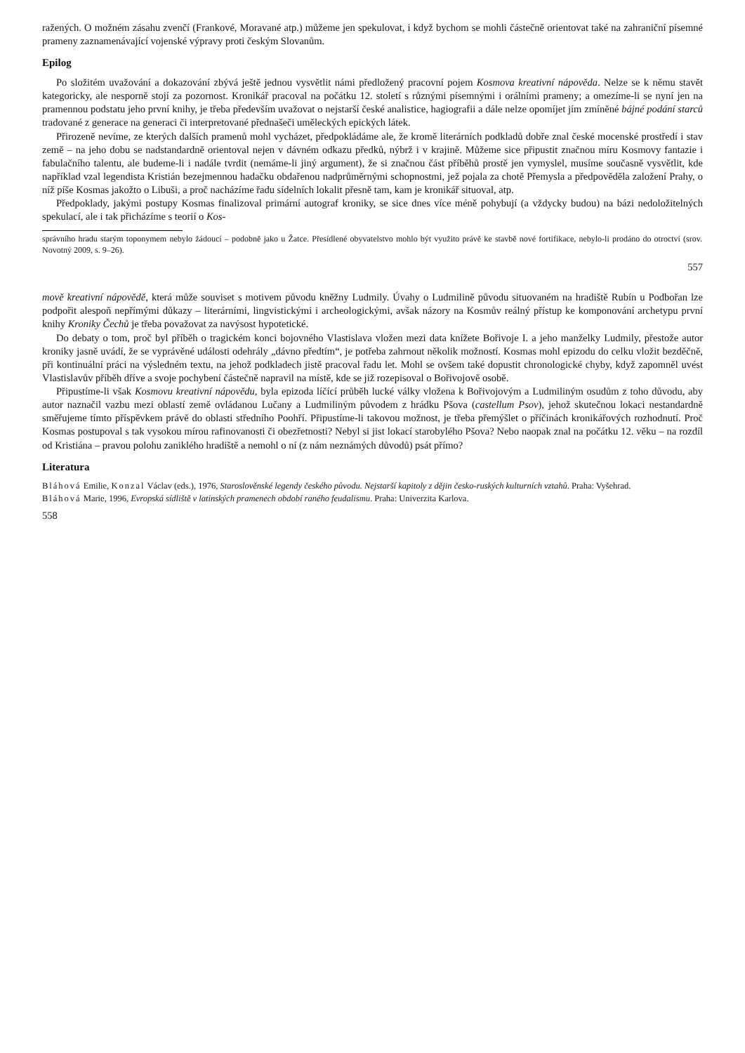ražených. O možném zásahu zvenčí (Frankové, Moravané atp.) můžeme jen spekulovat, i když bychom se mohli částečně orientovat také na zahraniční písemné prameny zaznamenávající vojenské výpravy proti českým Slovanům.
Epilog
Po složitém uvažování a dokazování zbývá ještě jednou vysvětlit námi předložený pracovní pojem Kosmova kreativní nápověda. Nelze se k němu stavět kategoricky, ale nesporně stojí za pozornost. Kronikář pracoval na počátku 12. století s různými písemnými i orálními prameny; a omezíme-li se nyní jen na pramennou podstatu jeho první knihy, je třeba především uvažovat o nejstarší české analistice, hagiografii a dále nelze opomíjet jím zmíněné bájné podání starců tradované z generace na generaci či interpretované přednašeči uměleckých epických látek.
Přirozeně nevíme, ze kterých dalších pramenů mohl vycházet, předpokládáme ale, že kromě literárních podkladů dobře znal české mocenské prostředí i stav země – na jeho dobu se nadstandardně orientoval nejen v dávném odkazu předků, nýbrž i v krajině. Můžeme sice připustit značnou míru Kosmovy fantazie i fabulačního talentu, ale budeme-li i nadále tvrdit (nemáme-li jiný argument), že si značnou část příběhů prostě jen vymyslel, musíme současně vysvětlit, kde například vzal legendista Kristián bezejmennou hadačku obdařenou nadprůměrnými schopnostmi, jež pojala za chotě Přemysla a předpověděla založení Prahy, o níž píše Kosmas jakožto o Libuši, a proč nacházíme řadu sídelních lokalit přesně tam, kam je kronikář situoval, atp.
Předpoklady, jakými postupy Kosmas finalizoval primární autograf kroniky, se sice dnes více méně pohybují (a vždycky budou) na bázi nedoložitelných spekulací, ale i tak přicházíme s teorií o Kos-
správního hradu starým toponymem nebylo žádoucí – podobně jako u Žatce. Přesídlené obyvatelstvo mohlo být využito právě ke stavbě nové fortifikace, nebylo-li prodáno do otroctví (srov. Novotný 2009, s. 9–26).
557
mově kreativní nápovědě, která může souviset s motivem původu kněžny Ludmily. Úvahy o Ludmilině původu situovaném na hradiště Rubín u Podbořan lze podpořit alespoň nepřímými důkazy – literárními, lingvistickými i archeologickými, avšak názory na Kosmův reálný přístup ke komponování archetypu první knihy Kroniky Čechů je třeba považovat za navýsost hypotetické.
Do debaty o tom, proč byl příběh o tragickém konci bojovného Vlastislava vložen mezi data knížete Bořivoje I. a jeho manželky Ludmily, přestože autor kroniky jasně uvádí, že se vyprávěné události odehrály „dávno předtím“, je potřeba zahrnout několik možností. Kosmas mohl epizodu do celku vložit bezděčně, při kontinuální práci na výsledném textu, na jehož podkladech jistě pracoval řadu let. Mohl se ovšem také dopustit chronologické chyby, když zapomněl uvést Vlastislavův příběh dříve a svoje pochybení částečně napravil na místě, kde se již rozepisoval o Bořivojově osobě.
Připustíme-li však Kosmovu kreativní nápovědu, byla epizoda líčící průběh lucké války vložena k Bořivojovým a Ludmiliným osudům z toho důvodu, aby autor naznačil vazbu mezi oblastí země ovládanou Lučany a Ludmiliným původem z hrádku Pšova (castellum Psov), jehož skutečnou lokaci nestandardně směřujeme tímto příspěvkem právě do oblasti středního Poohří. Připustíme-li takovou možnost, je třeba přemýšlet o příčinách kronikářových rozhodnutí. Proč Kosmas postupoval s tak vysokou mírou rafinovanosti či obezřetnosti? Nebyl si jist lokací starobylého Pšova? Nebo naopak znal na počátku 12. věku – na rozdíl od Kristiána – pravou polohu zaniklého hradiště a nemohl o ní (z nám neznámých důvodů) psát přímo?
Literatura
Bláhová Emilie, Konzal Václav (eds.), 1976, Staroslověnské legendy českého původu. Nejstarší kapitoly z dějin česko-ruských kulturních vztahů. Praha: Vyšehrad.
Bláhová Marie, 1996, Evropská sídliště v latinských pramenech období raného feudalismu. Praha: Univerzita Karlova.
558